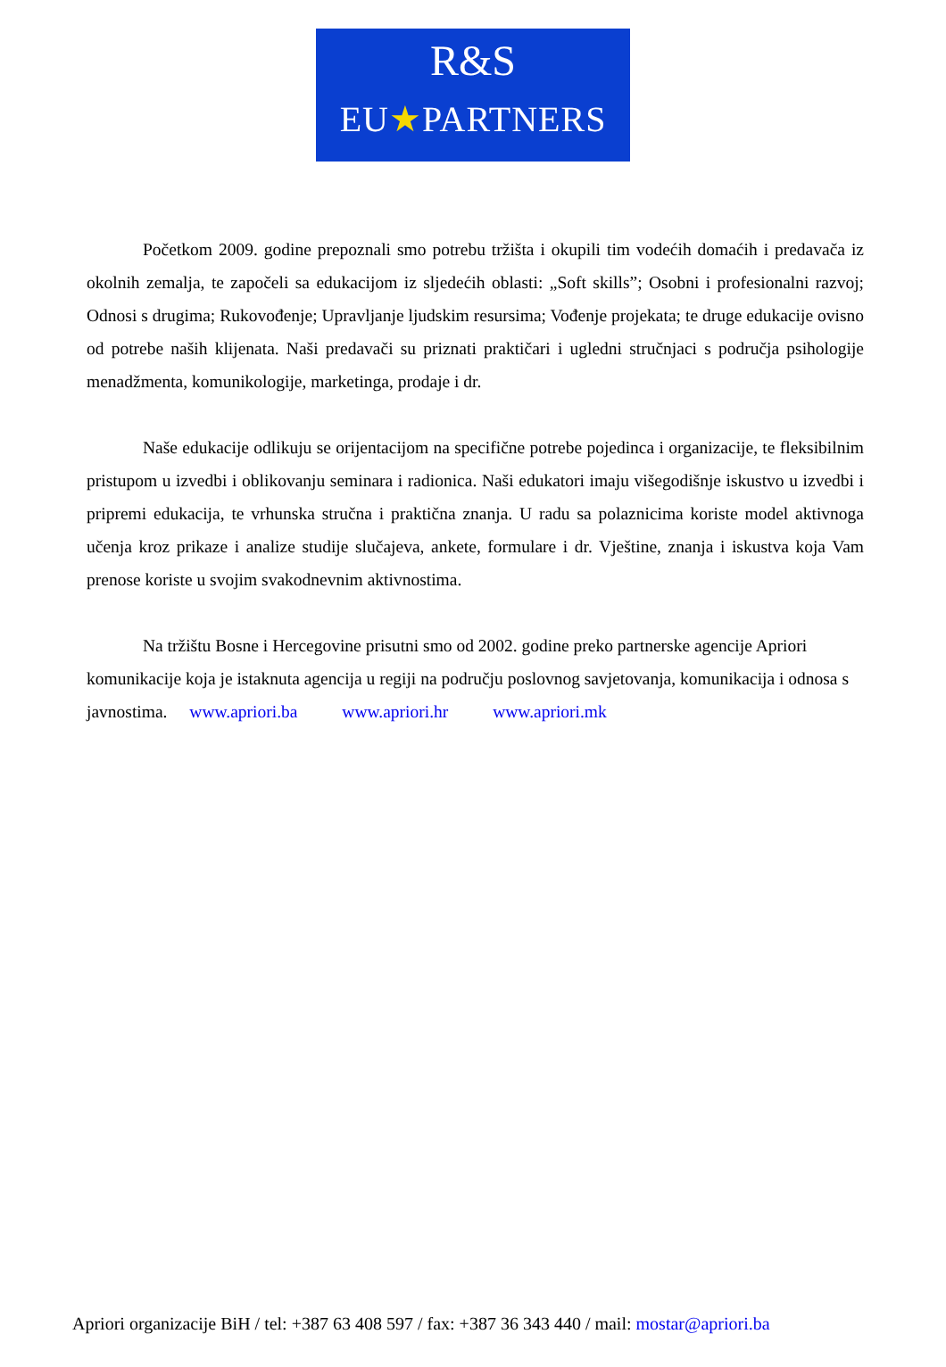R&S
EU★PARTNERS
Početkom 2009. godine prepoznali smo potrebu tržišta i okupili tim vodećih domaćih i predavača iz okolnih zemalja, te započeli sa edukacijom iz sljedećih oblasti: „Soft skills”; Osobni i profesionalni razvoj; Odnosi s drugima; Rukovođenje; Upravljanje ljudskim resursima; Vođenje projekata; te druge edukacije ovisno od potrebe naših klijenata. Naši predavači su priznati praktičari i ugledni stručnjaci s područja psihologije menadžmenta, komunikologije, marketinga, prodaje i dr.
Naše edukacije odlikuju se orijentacijom na specifične potrebe pojedinca i organizacije, te fleksibilnim pristupom u izvedbi i oblikovanju seminara i radionica. Naši edukatori imaju višegodišnje iskustvo u izvedbi i pripremi edukacija, te vrhunska stručna i praktična znanja. U radu sa polaznicima koriste model aktivnoga učenja kroz prikaze i analize studije slučajeva, ankete, formulare i dr. Vještine, znanja i iskustva koja Vam prenose koriste u svojim svakodnevnim aktivnostima.
Na tržištu Bosne i Hercegovine prisutni smo od 2002. godine preko partnerske agencije Apriori komunikacije koja je istaknuta agencija u regiji na području poslovnog savjetovanja, komunikacija i odnosa s javnostima. www.apriori.ba www.apriori.hr www.apriori.mk
Apriori organizacije BiH / tel: +387 63 408 597 / fax: +387 36 343 440 / mail: mostar@apriori.ba